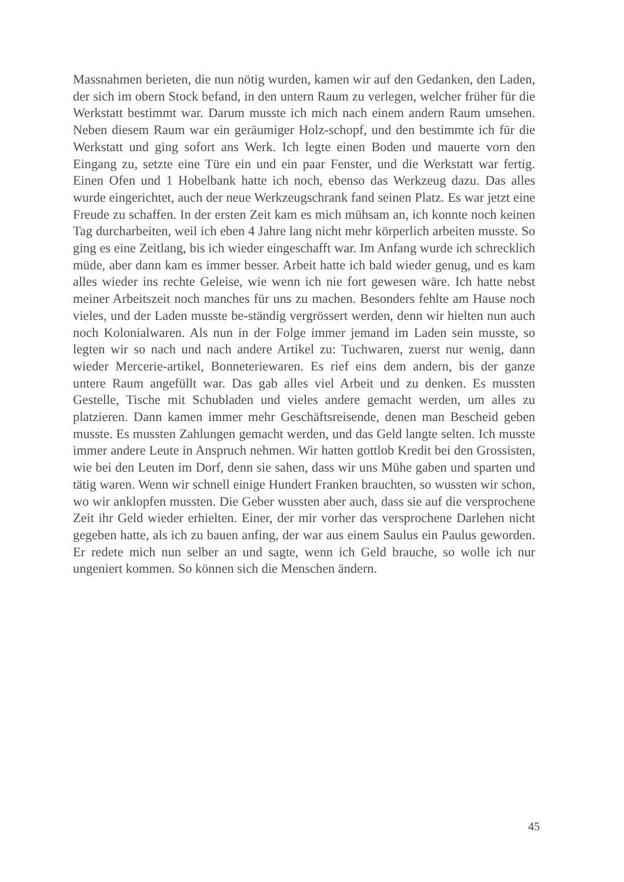Massnahmen berieten, die nun nötig wurden, kamen wir auf den Gedanken, den Laden, der sich im obern Stock befand, in den untern Raum zu verlegen, welcher früher für die Werkstatt bestimmt war. Darum musste ich mich nach einem andern Raum umsehen. Neben diesem Raum war ein geräumiger Holz-schopf, und den bestimmte ich für die Werkstatt und ging sofort ans Werk. Ich legte einen Boden und mauerte vorn den Eingang zu, setzte eine Türe ein und ein paar Fenster, und die Werkstatt war fertig. Einen Ofen und 1 Hobelbank hatte ich noch, ebenso das Werkzeug dazu. Das alles wurde eingerichtet, auch der neue Werkzeugschrank fand seinen Platz. Es war jetzt eine Freude zu schaffen. In der ersten Zeit kam es mich mühsam an, ich konnte noch keinen Tag durcharbeiten, weil ich eben 4 Jahre lang nicht mehr körperlich arbeiten musste. So ging es eine Zeitlang, bis ich wieder eingeschafft war. Im Anfang wurde ich schrecklich müde, aber dann kam es immer besser. Arbeit hatte ich bald wieder genug, und es kam alles wieder ins rechte Geleise, wie wenn ich nie fort gewesen wäre. Ich hatte nebst meiner Arbeitszeit noch manches für uns zu machen. Besonders fehlte am Hause noch vieles, und der Laden musste be-ständig vergrössert werden, denn wir hielten nun auch noch Kolonialwaren. Als nun in der Folge immer jemand im Laden sein musste, so legten wir so nach und nach andere Artikel zu: Tuchwaren, zuerst nur wenig, dann wieder Mercerie-artikel, Bonneteriewaren. Es rief eins dem andern, bis der ganze untere Raum angefüllt war. Das gab alles viel Arbeit und zu denken. Es mussten Gestelle, Tische mit Schubladen und vieles andere gemacht werden, um alles zu platzieren. Dann kamen immer mehr Geschäftsreisende, denen man Bescheid geben musste. Es mussten Zahlungen gemacht werden, und das Geld langte selten. Ich musste immer andere Leute in Anspruch nehmen. Wir hatten gottlob Kredit bei den Grossisten, wie bei den Leuten im Dorf, denn sie sahen, dass wir uns Mühe gaben und sparten und tätig waren. Wenn wir schnell einige Hundert Franken brauchten, so wussten wir schon, wo wir anklopfen mussten. Die Geber wussten aber auch, dass sie auf die versprochene Zeit ihr Geld wieder erhielten. Einer, der mir vorher das versprochene Darlehen nicht gegeben hatte, als ich zu bauen anfing, der war aus einem Saulus ein Paulus geworden. Er redete mich nun selber an und sagte, wenn ich Geld brauche, so wolle ich nur ungeniert kommen. So können sich die Menschen ändern.
45